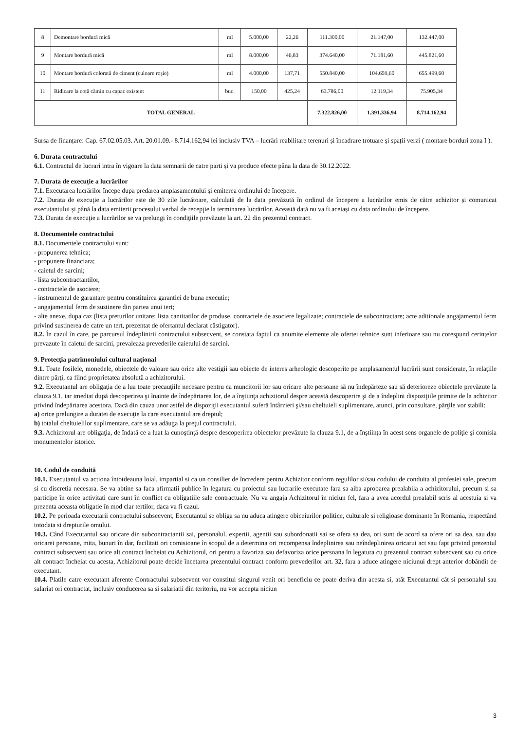| 8 | Demontare bordură mică | ml | 5.000,00 | 22,26 | 111.300,00 | 21.147,00 | 132.447,00 |
| 9 | Montare bordură mică | ml | 8.000,00 | 46,83 | 374.640,00 | 71.181,60 | 445.821,60 |
| 10 | Montare bordură colorată de ciment (culoare roșie) | ml | 4.000,00 | 137,71 | 550.840,00 | 104.659,60 | 655.499,60 |
| 11 | Ridicare la cotă cămin cu capac existent | buc. | 150,00 | 425,24 | 63.786,00 | 12.119,34 | 75.905,34 |
| TOTAL GENERAL | | | | | 7.322.826,00 | 1.391.336,94 | 8.714.162,94 |
Sursa de finanțare: Cap. 67.02.05.03. Art. 20.01.09.- 8.714.162,94 lei inclusiv TVA – lucrări reabilitare terenuri și încadrare trotuare și spații verzi ( montare borduri zona I ).
6. Durata contractului
6.1. Contractul de lucrari intra în vigoare la data semnarii de catre parti și va produce efecte pâna la data de 30.12.2022.
7. Durata de execuție a lucrărilor
7.1. Executarea lucrărilor începe dupa predarea amplasamentului şi emiterea ordinului de începere.
7.2. Durata de execuţie a lucrărilor este de 30 zile lucrătoare, calculată de la data prevăzută în ordinul de începere a lucrărilor emis de către achizitor și comunicat executantului și până la data emiterii procesului verbal de recepţie la terminarea lucrărilor. Această dată nu va fi aceiași cu data ordinului de începere.
7.3. Durata de execuţie a lucrărilor se va prelungi în condiţiile prevăzute la art. 22 din prezentul contract.
8. Documentele contractului
8.1. Documentele contractului sunt:
- propunerea tehnica;
- propunere financiara;
- caietul de sarcini;
- lista subcontractantilor,
- contractele de asociere;
- instrumentul de garantare pentru constituirea garantiei de buna executie;
- angajamentul ferm de sustinere din partea unui tert;
- alte anexe, dupa caz (lista preturilor unitare; lista cantitatilor de produse, contractele de asociere legalizate; contractele de subcontractare; acte aditionale angajamentul ferm privind sustinerea de catre un tert, prezentat de ofertantul declarat câstigator).
8.2. În cazul în care, pe parcursul îndeplinirii contractului subsecvent, se constata faptul ca anumite elemente ale ofertei tehnice sunt inferioare sau nu corespund cerințelor prevazute în caietul de sarcini, prevaleaza prevederile caietului de sarcini.
9. Protecţia patrimoniului cultural naţional
9.1. Toate fosilele, monedele, obiectele de valoare sau orice alte vestigii sau obiecte de interes arheologic descoperite pe amplasamentul lucrării sunt considerate, în relaţiile dintre părţi, ca fiind proprietatea absolută a achizitorului.
9.2. Executantul are obligaţia de a lua toate precauţiile necesare pentru ca muncitorii lor sau oricare alte persoane să nu îndepărteze sau să deterioreze obiectele prevăzute la clauza 9.1, iar imediat după descoperirea şi înainte de îndepărtarea lor, de a înştiinţa achizitorul despre această descoperire şi de a îndeplini dispoziţiile primite de la achizitor privind îndepărtarea acestora. Dacă din cauza unor astfel de dispoziţii executantul suferă întârzieri şi/sau cheltuieli suplimentare, atunci, prin consultare, părţile vor stabili:
a) orice prelungire a duratei de execuţie la care executantul are dreptul;
b) totalul cheltuielilor suplimentare, care se va adăuga la preţul contractului.
9.3. Achizitorul are obligaţia, de îndată ce a luat la cunoştinţă despre descoperirea obiectelor prevăzute la clauza 9.1, de a înştiinţa în acest sens organele de poliţie şi comisia monumentelor istorice.
10. Codul de conduită
10.1. Executantul va actiona întotdeauna loial, impartial si ca un consilier de încredere pentru Achizitor conform regulilor si/sau codului de conduita al profesiei sale, precum si cu discretia necesara. Se va abtine sa faca afirmatii publice în legatura cu proiectul sau lucrarile executate fara sa aiba aprobarea prealabila a achizitorului, precum si sa participe în orice activitati care sunt în conflict cu obligatiile sale contractuale. Nu va angaja Achizitorul în niciun fel, fara a avea acordul prealabil scris al acestuia si va prezenta aceasta obligatie în mod clar tertilor, daca va fi cazul.
10.2. Pe perioada executarii contractului subsecvent, Executantul se obliga sa nu aduca atingere obiceiurilor politice, culturale si religioase dominante în Romania, respectând totodata si drepturile omului.
10.3. Când Executantul sau oricare din subcontractantii sai, personalul, expertii, agentii sau subordonatii sai se ofera sa dea, ori sunt de acord sa ofere ori sa dea, sau dau oricarei persoane, mita, bunuri în dar, facilitati ori comisioane în scopul de a determina ori recompensa îndeplinirea sau neîndeplinirea oricarui act sau fapt privind prezentul contract subsecvent sau orice alt contract încheiat cu Achizitorul, ori pentru a favoriza sau defavoriza orice persoana în legatura cu prezentul contract subsecvent sau cu orice alt contract încheiat cu acesta, Achizitorul poate decide încetarea prezentului contract conform prevederilor art. 32, fara a aduce atingere niciunui drept anterior dobândit de executant.
10.4. Platile catre executant aferente Contractului subsecvent vor constitui singurul venit ori beneficiu ce poate deriva din acesta si, atât Executantul cât si personalul sau salariat ori contractat, inclusiv conducerea sa si salariatii din teritoriu, nu vor accepta niciun
3